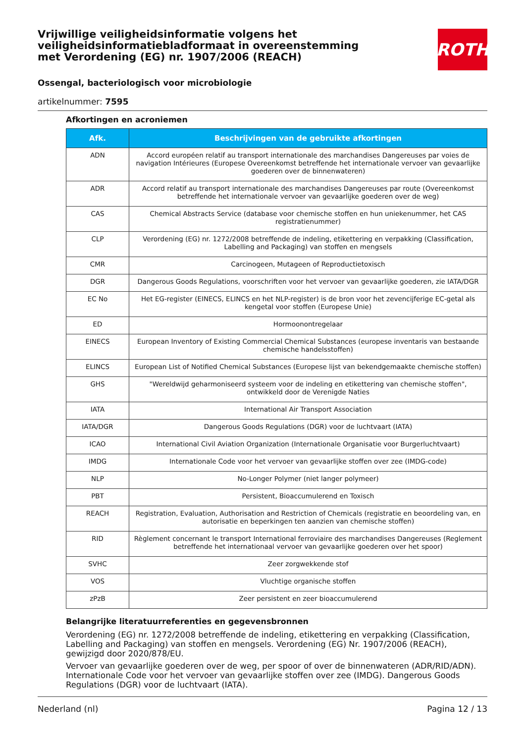Vrijwillige veiligheidsinformatie volgens het veiligheidsinformatiebladformaat in overeenstemming met Verordening (EG) nr. 1907/2006 (REACH)
ROTH
Ossengal, bacteriologisch voor microbiologie
artikelnummer: 7595
Afkortingen en acroniemen
| Afk. | Beschrijvingen van de gebruikte afkortingen |
| --- | --- |
| ADN | Accord européen relatif au transport internationale des marchandises Dangereuses par voies de navigation Intérieures (Europese Overeenkomst betreffende het internationale vervoer van gevaarlijke goederen over de binnenwateren) |
| ADR | Accord relatif au transport internationale des marchandises Dangereuses par route (Overeenkomst betreffende het internationale vervoer van gevaarlijke goederen over de weg) |
| CAS | Chemical Abstracts Service (database voor chemische stoffen en hun uniekenummer, het CAS registratienummer) |
| CLP | Verordening (EG) nr. 1272/2008 betreffende de indeling, etikettering en verpakking (Classification, Labelling and Packaging) van stoffen en mengsels |
| CMR | Carcinogeen, Mutageen of Reproductietoxisch |
| DGR | Dangerous Goods Regulations, voorschriften voor het vervoer van gevaarlijke goederen, zie IATA/DGR |
| EC No | Het EG-register (EINECS, ELINCS en het NLP-register) is de bron voor het zevencijferige EC-getal als kengetal voor stoffen (Europese Unie) |
| ED | Hormoonontregelaar |
| EINECS | European Inventory of Existing Commercial Chemical Substances (europese inventaris van bestaande chemische handelsstoffen) |
| ELINCS | European List of Notified Chemical Substances (Europese lijst van bekendgemaakte chemische stoffen) |
| GHS | "Wereldwijd geharmoniseerd systeem voor de indeling en etikettering van chemische stoffen", ontwikkeld door de Verenigde Naties |
| IATA | International Air Transport Association |
| IATA/DGR | Dangerous Goods Regulations (DGR) voor de luchtvaart (IATA) |
| ICAO | International Civil Aviation Organization (Internationale Organisatie voor Burgerluchtvaart) |
| IMDG | Internationale Code voor het vervoer van gevaarlijke stoffen over zee (IMDG-code) |
| NLP | No-Longer Polymer (niet langer polymeer) |
| PBT | Persistent, Bioaccumulerend en Toxisch |
| REACH | Registration, Evaluation, Authorisation and Restriction of Chemicals (registratie en beoordeling van, en autorisatie en beperkingen ten aanzien van chemische stoffen) |
| RID | Règlement concernant le transport International ferroviaire des marchandises Dangereuses (Reglement betreffende het internationaal vervoer van gevaarlijke goederen over het spoor) |
| SVHC | Zeer zorgwekkende stof |
| VOS | Vluchtige organische stoffen |
| zPzB | Zeer persistent en zeer bioaccumulerend |
Belangrijke literatuurreferenties en gegevensbronnen
Verordening (EG) nr. 1272/2008 betreffende de indeling, etikettering en verpakking (Classification, Labelling and Packaging) van stoffen en mengsels. Verordening (EG) Nr. 1907/2006 (REACH), gewijzigd door 2020/878/EU.
Vervoer van gevaarlijke goederen over de weg, per spoor of over de binnenwateren (ADR/RID/ADN). Internationale Code voor het vervoer van gevaarlijke stoffen over zee (IMDG). Dangerous Goods Regulations (DGR) voor de luchtvaart (IATA).
Nederland (nl) Pagina 12 / 13